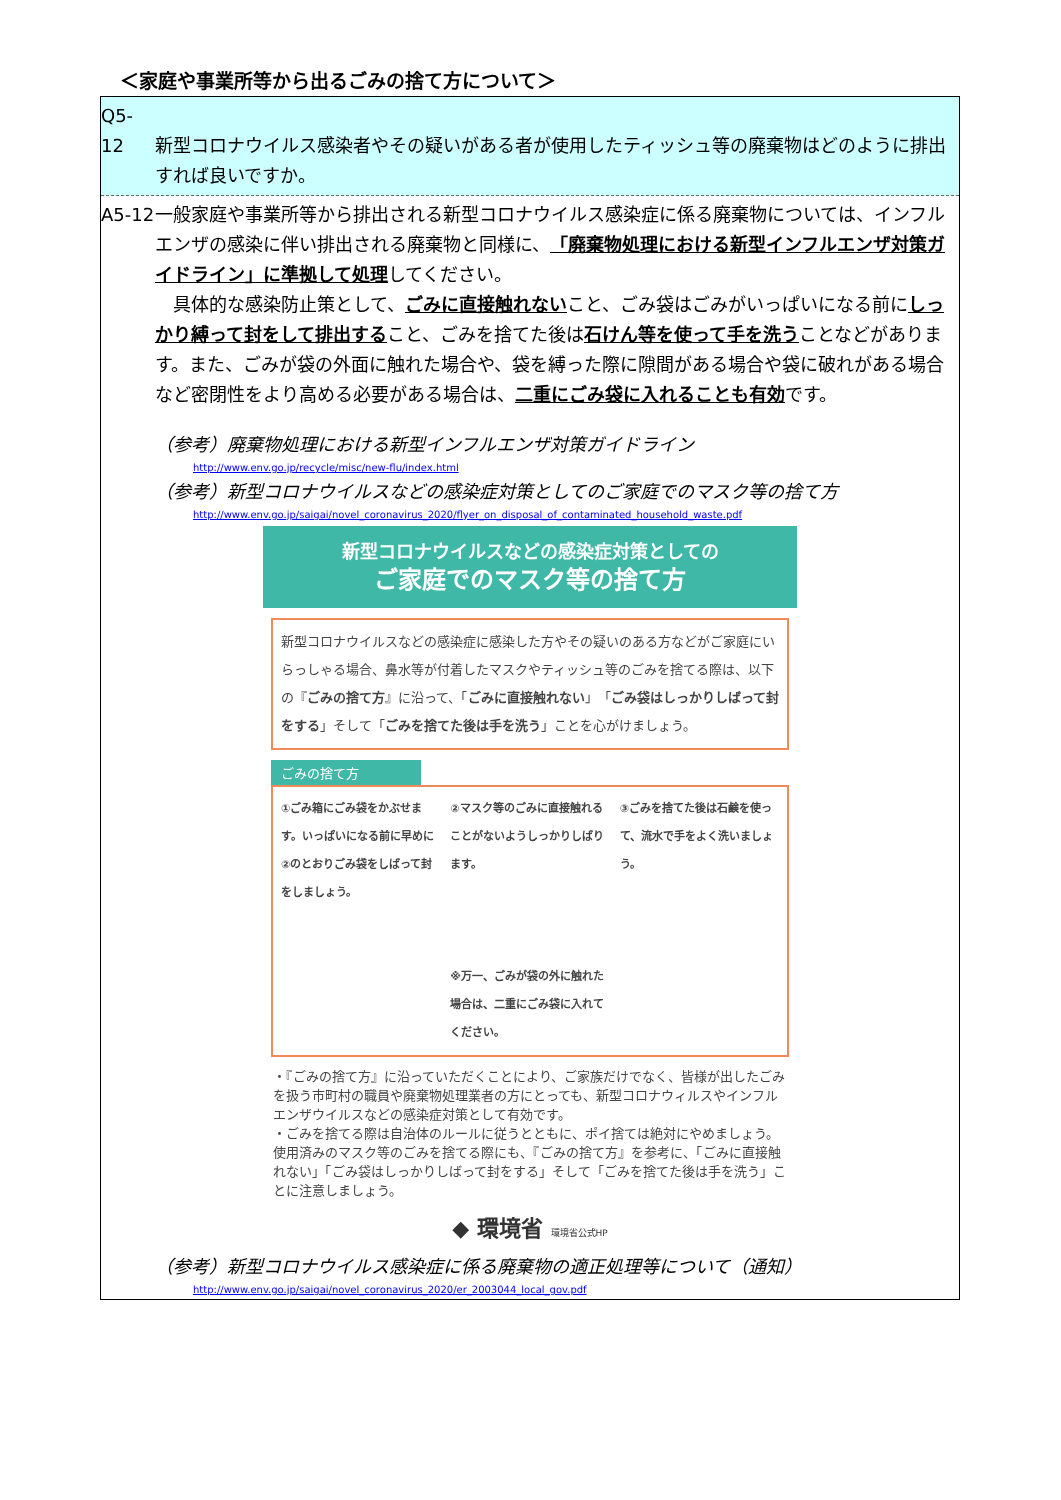＜家庭や事業所等から出るごみの捨て方について＞
Q5-12 新型コロナウイルス感染者やその疑いがある者が使用したティッシュ等の廃棄物はどのように排出すれば良いですか。
A5-12 一般家庭や事業所等から排出される新型コロナウイルス感染症に係る廃棄物については、インフルエンザの感染に伴い排出される廃棄物と同様に、「廃棄物処理における新型インフルエンザ対策ガイドライン」に準拠して処理してください。
　具体的な感染防止策として、ごみに直接触れないこと、ごみ袋はごみがいっぱいになる前にしっかり縛って封をして排出すること、ごみを捨てた後は石けん等を使って手を洗うことなどがあります。また、ごみが袋の外面に触れた場合や、袋を縛った際に隙間がある場合や袋に破れがある場合など密閉性をより高める必要がある場合は、二重にごみ袋に入れることも有効です。
（参考）廃棄物処理における新型インフルエンザ対策ガイドライン
http://www.env.go.jp/recycle/misc/new-flu/index.html
（参考）新型コロナウイルスなどの感染症対策としてのご家庭でのマスク等の捨て方
http://www.env.go.jp/saigai/novel_coronavirus_2020/flyer_on_disposal_of_contaminated_household_waste.pdf
新型コロナウイルスなどの感染症対策としての
ご家庭でのマスク等の捨て方
新型コロナウイルスなどの感染症に感染した方やその疑いのある方などがご家庭にいらっしゃる場合、鼻水等が付着したマスクやティッシュ等のごみを捨てる際は、以下の『ごみの捨て方』に沿って、「ごみに直接触れない」「ごみ袋はしっかりしばって封をする」そして「ごみを捨てた後は手を洗う」ことを心がけましょう。
ごみの捨て方
①ごみ箱にごみ袋をかぶせます。いっぱいになる前に早めに②のとおりごみ袋をしばって封をしましょう。
②マスク等のごみに直接触れることがないようしっかりしばります。
※万一、ごみが袋の外に触れた場合は、二重にごみ袋に入れてください。
③ごみを捨てた後は石鹸を使って、流水で手をよく洗いましょう。
・『ごみの捨て方』に沿っていただくことにより、ご家族だけでなく、皆様が出したごみを扱う市町村の職員や廃棄物処理業者の方にとっても、新型コロナウィルスやインフルエンザウイルスなどの感染症対策として有効です。
・ごみを捨てる際は自治体のルールに従うとともに、ポイ捨ては絶対にやめましょう。使用済みのマスク等のごみを捨てる際にも、『ごみの捨て方』を参考に、「ごみに直接触れない」「ごみ袋はしっかりしばって封をする」そして「ごみを捨てた後は手を洗う」ことに注意しましょう。
◆ 環境省 環境省公式HP
（参考）新型コロナウイルス感染症に係る廃棄物の適正処理等について（通知）
http://www.env.go.jp/saigai/novel_coronavirus_2020/er_2003044_local_gov.pdf